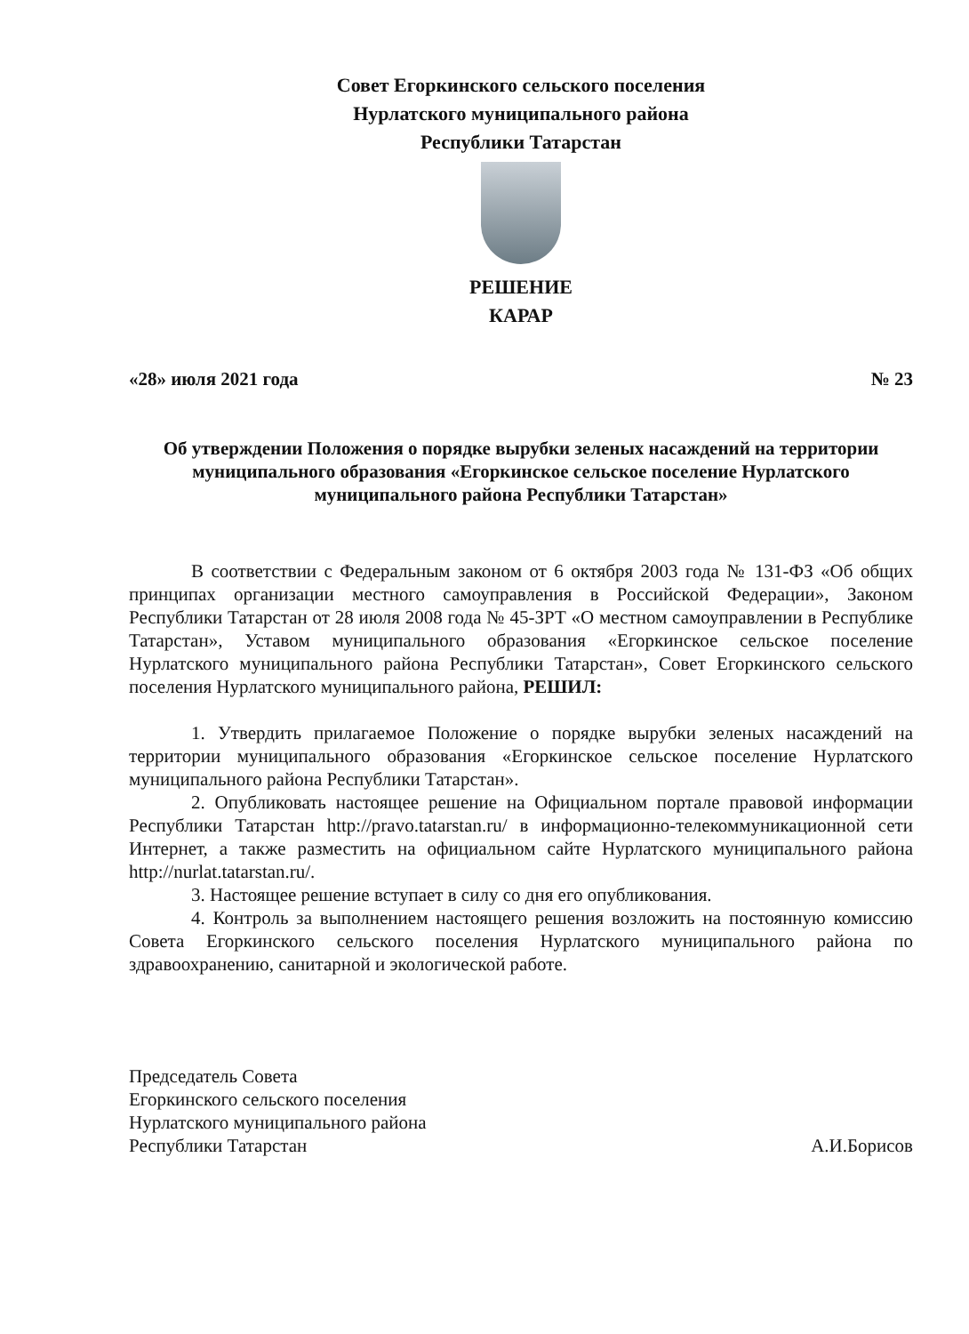Совет Егоркинского сельского поселения
Нурлатского муниципального района
Республики Татарстан
РЕШЕНИЕ
КАРАР
«28» июля 2021 года № 23
Об утверждении Положения о порядке вырубки зеленых насаждений на территории муниципального образования «Егоркинское сельское поселение Нурлатского муниципального района Республики Татарстан»
В соответствии с Федеральным законом от 6 октября 2003 года № 131-ФЗ «Об общих принципах организации местного самоуправления в Российской Федерации», Законом Республики Татарстан от 28 июля 2008 года № 45-ЗРТ «О местном самоуправлении в Республике Татарстан», Уставом муниципального образования «Егоркинское сельское поселение Нурлатского муниципального района Республики Татарстан», Совет Егоркинского сельского поселения Нурлатского муниципального района, РЕШИЛ:
1. Утвердить прилагаемое Положение о порядке вырубки зеленых насаждений на территории муниципального образования «Егоркинское сельское поселение Нурлатского муниципального района Республики Татарстан».
2. Опубликовать настоящее решение на Официальном портале правовой информации Республики Татарстан http://pravo.tatarstan.ru/ в информационно-телекоммуникационной сети Интернет, а также разместить на официальном сайте Нурлатского муниципального района http://nurlat.tatarstan.ru/.
3. Настоящее решение вступает в силу со дня его опубликования.
4. Контроль за выполнением настоящего решения возложить на постоянную комиссию Совета Егоркинского сельского поселения Нурлатского муниципального района по здравоохранению, санитарной и экологической работе.
Председатель Совета
Егоркинского сельского поселения
Нурлатского муниципального района
Республики Татарстан
А.И.Борисов